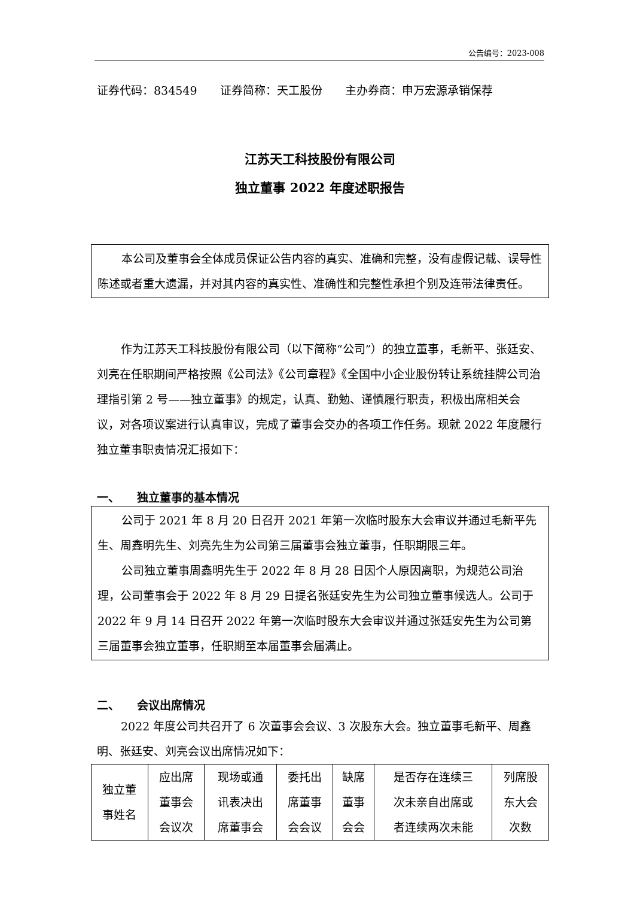公告编号：2023-008
证券代码：834549　　证券简称：天工股份　　主办券商：申万宏源承销保荐
江苏天工科技股份有限公司
独立董事 2022 年度述职报告
本公司及董事会全体成员保证公告内容的真实、准确和完整，没有虚假记载、误导性陈述或者重大遗漏，并对其内容的真实性、准确性和完整性承担个别及连带法律责任。
作为江苏天工科技股份有限公司（以下简称“公司”）的独立董事，毛新平、张廷安、刘亮在任职期间严格按照《公司法》《公司章程》《全国中小企业股份转让系统挂牌公司治理指引第 2 号——独立董事》的规定，认真、勤勉、谨慎履行职责，积极出席相关会议，对各项议案进行认真审议，完成了董事会交办的各项工作任务。现就 2022 年度履行独立董事职责情况汇报如下：
一、　　独立董事的基本情况
公司于 2021 年 8 月 20 日召开 2021 年第一次临时股东大会审议并通过毛新平先生、周鑫明先生、刘亮先生为公司第三届董事会独立董事，任职期限三年。
公司独立董事周鑫明先生于 2022 年 8 月 28 日因个人原因离职，为规范公司治理，公司董事会于 2022 年 8 月 29 日提名张廷安先生为公司独立董事候选人。公司于 2022 年 9 月 14 日召开 2022 年第一次临时股东大会审议并通过张廷安先生为公司第三届董事会独立董事，任职期至本届董事会届满止。
二、　　会议出席情况
2022 年度公司共召开了 6 次董事会会议、3 次股东大会。独立董事毛新平、周鑫明、张廷安、刘亮会议出席情况如下：
| 独立董 事姓名 | 应出席 董事会 会议次 | 现场或通 讯表决出 席董事会 | 委托出 席董事 会会议 | 缺席 董事 会会 | 是否存在连续三 次未亲自出席或 者连续两次未能 | 列席股 东大会 次数 |